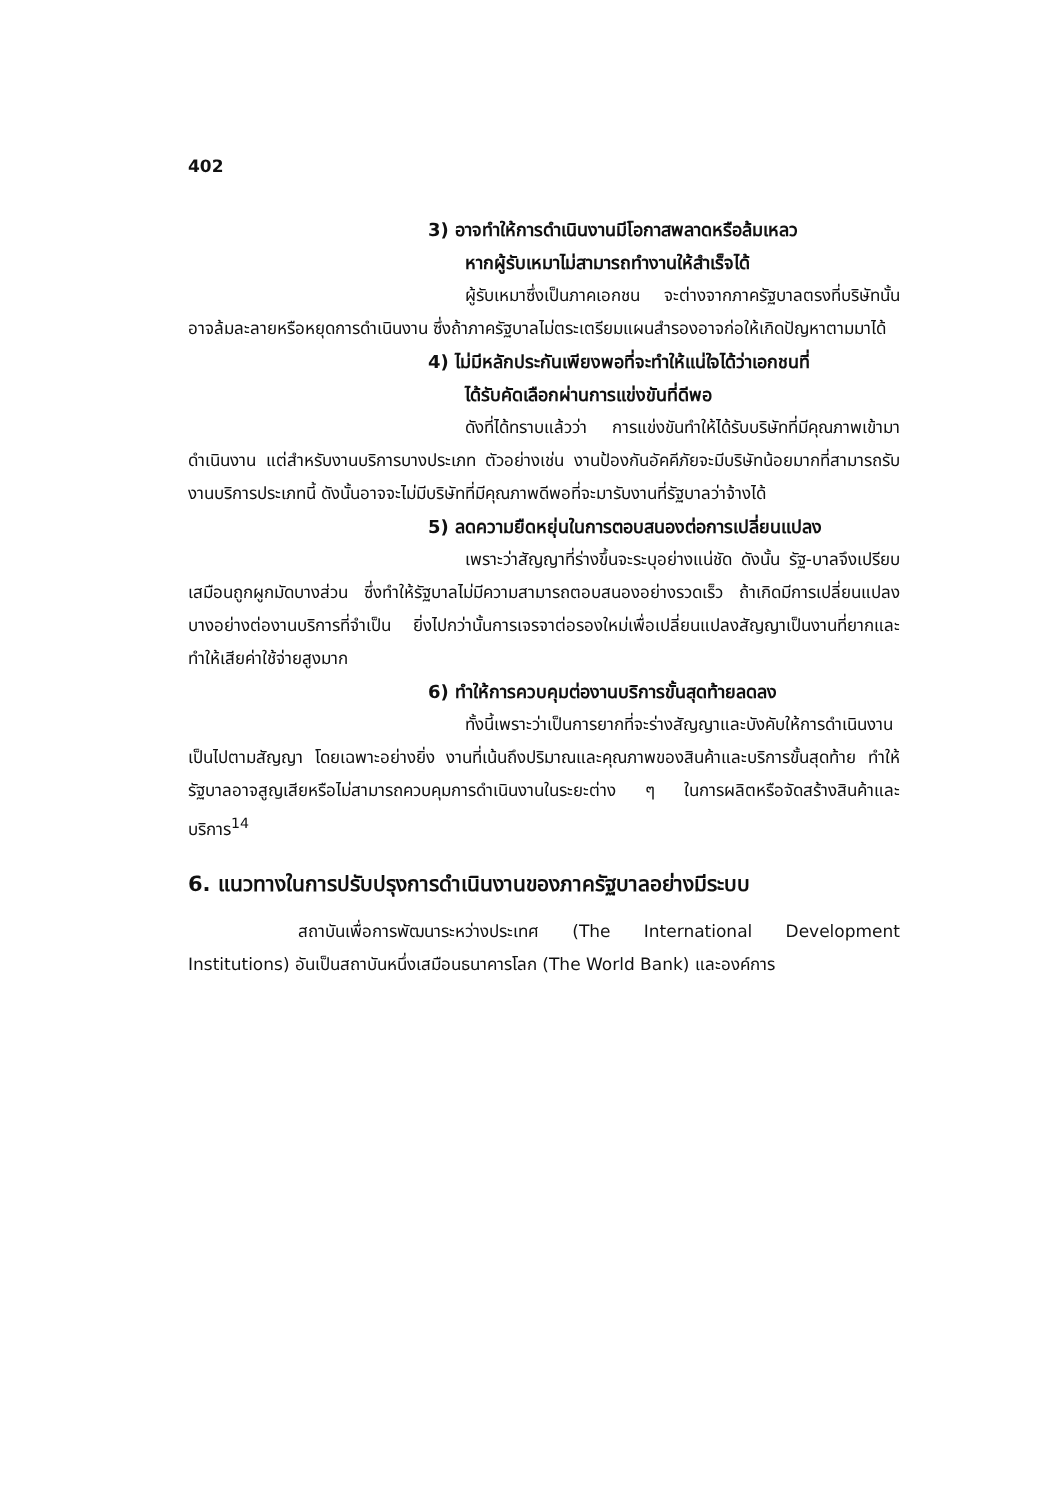402
3) อาจทำให้การดำเนินงานมีโอกาสพลาดหรือล้มเหลว
หากผู้รับเหมาไม่สามารถทำงานให้สำเร็จได้
ผู้รับเหมาซึ่งเป็นภาคเอกชน จะต่างจากภาครัฐบาลตรงที่บริษัทนั้นอาจล้มละลายหรือหยุดการดำเนินงาน ซึ่งถ้าภาครัฐบาลไม่ตระเตรียมแผนสำรองอาจก่อให้เกิดปัญหาตามมาได้
4) ไม่มีหลักประกันเพียงพอที่จะทำให้แน่ใจได้ว่าเอกชนที่
ได้รับคัดเลือกผ่านการแข่งขันที่ดีพอ
ดังที่ได้ทราบแล้วว่า การแข่งขันทำให้ได้รับบริษัทที่มีคุณภาพเข้ามาดำเนินงาน แต่สำหรับงานบริการบางประเภท ตัวอย่างเช่น งานป้องกันอัคคีภัยจะมีบริษัทน้อยมากที่สามารถรับงานบริการประเภทนี้ ดังนั้นอาจจะไม่มีบริษัทที่มีคุณภาพดีพอที่จะมารับงานที่รัฐบาลว่าจ้างได้
5) ลดความยืดหยุ่นในการตอบสนองต่อการเปลี่ยนแปลง
เพราะว่าสัญญาที่ร่างขึ้นจะระบุอย่างแน่ชัด ดังนั้น รัฐ-บาลจึงเปรียบเสมือนถูกผูกมัดบางส่วน ซึ่งทำให้รัฐบาลไม่มีความสามารถตอบสนองอย่างรวดเร็ว ถ้าเกิดมีการเปลี่ยนแปลงบางอย่างต่องานบริการที่จำเป็น ยิ่งไปกว่านั้นการเจรจาต่อรองใหม่เพื่อเปลี่ยนแปลงสัญญาเป็นงานที่ยากและทำให้เสียค่าใช้จ่ายสูงมาก
6) ทำให้การควบคุมต่องานบริการขั้นสุดท้ายลดลง
ทั้งนี้เพราะว่าเป็นการยากที่จะร่างสัญญาและบังคับให้การดำเนินงานเป็นไปตามสัญญา โดยเฉพาะอย่างยิ่ง งานที่เน้นถึงปริมาณและคุณภาพของสินค้าและบริการขั้นสุดท้าย ทำให้รัฐบาลอาจสูญเสียหรือไม่สามารถควบคุมการดำเนินงานในระยะต่าง ๆ ในการผลิตหรือจัดสร้างสินค้าและบริการ<sup>14</sup>
6. แนวทางในการปรับปรุงการดำเนินงานของภาครัฐบาลอย่างมีระบบ
สถาบันเพื่อการพัฒนาระหว่างประเทศ (The International Development Institutions) อันเป็นสถาบันหนึ่งเสมือนธนาคารโลก (The World Bank) และองค์การ